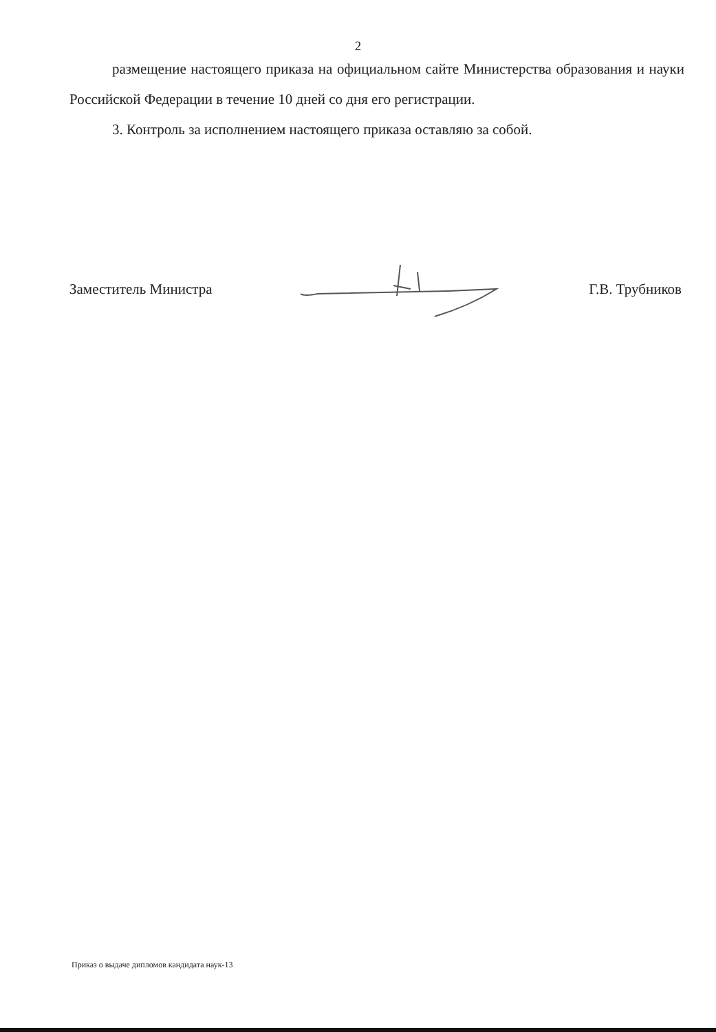2
размещение настоящего приказа на официальном сайте Министерства образования и науки Российской Федерации в течение 10 дней со дня его регистрации.
3. Контроль за исполнением настоящего приказа оставляю за собой.
Заместитель Министра Г.В. Трубников
Приказ о выдаче дипломов кандидата наук-13